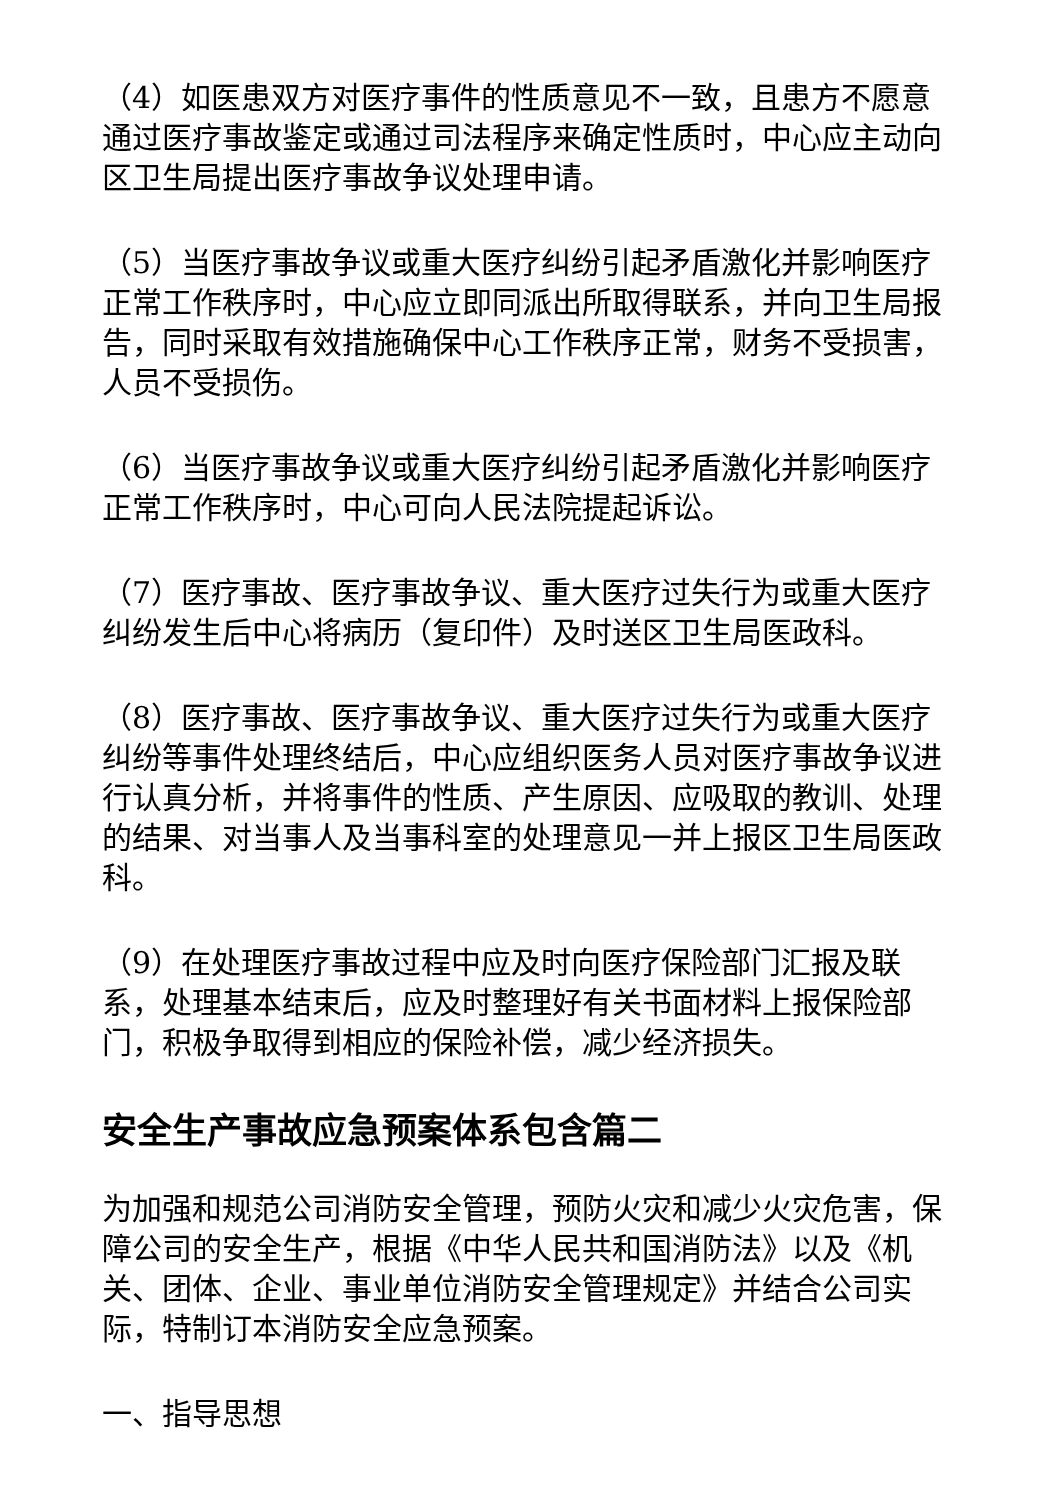（4）如医患双方对医疗事件的性质意见不一致，且患方不愿意通过医疗事故鉴定或通过司法程序来确定性质时，中心应主动向区卫生局提出医疗事故争议处理申请。
（5）当医疗事故争议或重大医疗纠纷引起矛盾激化并影响医疗正常工作秩序时，中心应立即同派出所取得联系，并向卫生局报告，同时采取有效措施确保中心工作秩序正常，财务不受损害，人员不受损伤。
（6）当医疗事故争议或重大医疗纠纷引起矛盾激化并影响医疗正常工作秩序时，中心可向人民法院提起诉讼。
（7）医疗事故、医疗事故争议、重大医疗过失行为或重大医疗纠纷发生后中心将病历（复印件）及时送区卫生局医政科。
（8）医疗事故、医疗事故争议、重大医疗过失行为或重大医疗纠纷等事件处理终结后，中心应组织医务人员对医疗事故争议进行认真分析，并将事件的性质、产生原因、应吸取的教训、处理的结果、对当事人及当事科室的处理意见一并上报区卫生局医政科。
（9）在处理医疗事故过程中应及时向医疗保险部门汇报及联系，处理基本结束后，应及时整理好有关书面材料上报保险部门，积极争取得到相应的保险补偿，减少经济损失。
安全生产事故应急预案体系包含篇二
为加强和规范公司消防安全管理，预防火灾和减少火灾危害，保障公司的安全生产，根据《中华人民共和国消防法》以及《机关、团体、企业、事业单位消防安全管理规定》并结合公司实际，特制订本消防安全应急预案。
一、指导思想